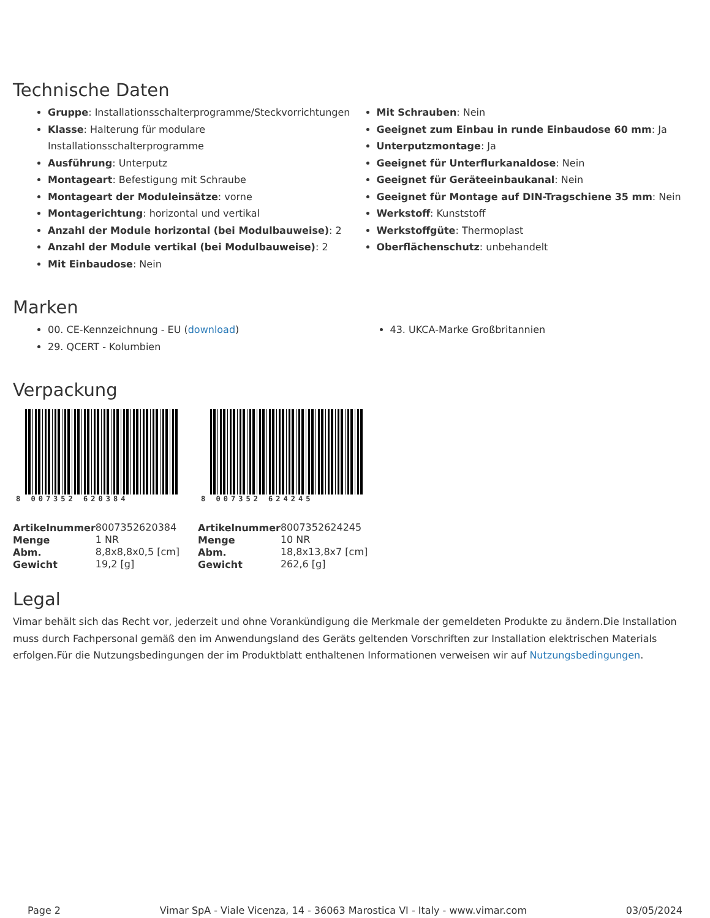Technische Daten
Gruppe: Installationsschalterprogramme/Steckvorrichtungen
Klasse: Halterung für modulare Installationsschalterprogramme
Ausführung: Unterputz
Montageart: Befestigung mit Schraube
Montageart der Moduleinsätze: vorne
Montagerichtung: horizontal und vertikal
Anzahl der Module horizontal (bei Modulbauweise): 2
Anzahl der Module vertikal (bei Modulbauweise): 2
Mit Einbaudose: Nein
Mit Schrauben: Nein
Geeignet zum Einbau in runde Einbaudose 60 mm: Ja
Unterputzmontage: Ja
Geeignet für Unterflurkanaldose: Nein
Geeignet für Geräteeinbaukanal: Nein
Geeignet für Montage auf DIN-Tragschiene 35 mm: Nein
Werkstoff: Kunststoff
Werkstoffgüte: Thermoplast
Oberflächenschutz: unbehandelt
Marken
00. CE-Kennzeichnung - EU (download)
29. QCERT - Kolumbien
43. UKCA-Marke Großbritannien
Verpackung
8 007352 620384
| Artikelnummer | 8007352620384 |
| Menge | 1 NR |
| Abm. | 8,8x8,8x0,5 [cm] |
| Gewicht | 19,2 [g] |
8 007352 624245
| Artikelnummer | 8007352624245 |
| Menge | 10 NR |
| Abm. | 18,8x13,8x7 [cm] |
| Gewicht | 262,6 [g] |
Legal
Vimar behält sich das Recht vor, jederzeit und ohne Vorankündigung die Merkmale der gemeldeten Produkte zu ändern.Die Installation muss durch Fachpersonal gemäß den im Anwendungsland des Geräts geltenden Vorschriften zur Installation elektrischen Materials erfolgen.Für die Nutzungsbedingungen der im Produktblatt enthaltenen Informationen verweisen wir auf Nutzungsbedingungen.
Page 2 Vimar SpA - Viale Vicenza, 14 - 36063 Marostica VI - Italy - www.vimar.com 03/05/2024